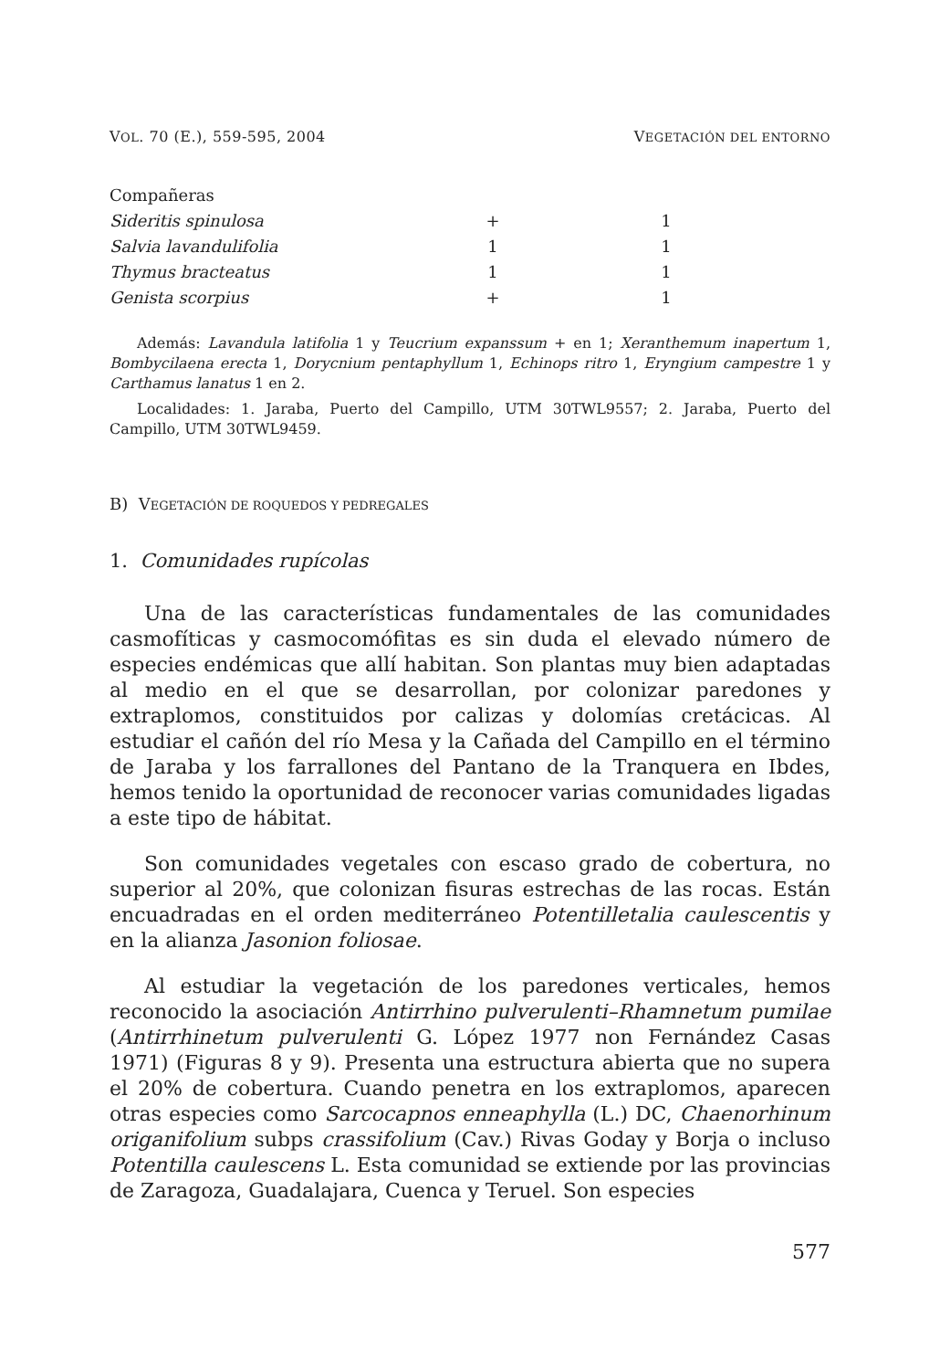VOL. 70 (E.), 559-595, 2004 VEGETACIÓN DEL ENTORNO
| Compañeras | | |
| Sideritis spinulosa | + | 1 |
| Salvia lavandulifolia | 1 | 1 |
| Thymus bracteatus | 1 | 1 |
| Genista scorpius | + | 1 |
Además: Lavandula latifolia 1 y Teucrium expanssum + en 1; Xeranthemum inapertum 1, Bombycilaena erecta 1, Dorycnium pentaphyllum 1, Echinops ritro 1, Eryngium campestre 1 y Carthamus lanatus 1 en 2.
Localidades: 1. Jaraba, Puerto del Campillo, UTM 30TWL9557; 2. Jaraba, Puerto del Campillo, UTM 30TWL9459.
B) VEGETACIÓN DE ROQUEDOS Y PEDREGALES
1. Comunidades rupícolas
Una de las características fundamentales de las comunidades casmofíticas y casmocomófitas es sin duda el elevado número de especies endémicas que allí habitan. Son plantas muy bien adaptadas al medio en el que se desarrollan, por colonizar paredones y extraplomos, constituidos por calizas y dolomías cretácicas. Al estudiar el cañón del río Mesa y la Cañada del Campillo en el término de Jaraba y los farrallones del Pantano de la Tranquera en Ibdes, hemos tenido la oportunidad de reconocer varias comunidades ligadas a este tipo de hábitat.
Son comunidades vegetales con escaso grado de cobertura, no superior al 20%, que colonizan fisuras estrechas de las rocas. Están encuadradas en el orden mediterráneo Potentilletalia caulescentis y en la alianza Jasonion foliosae.
Al estudiar la vegetación de los paredones verticales, hemos reconocido la asociación Antirrhino pulverulenti–Rhamnetum pumilae (Antirrhinetum pulverulenti G. López 1977 non Fernández Casas 1971) (Figuras 8 y 9). Presenta una estructura abierta que no supera el 20% de cobertura. Cuando penetra en los extraplomos, aparecen otras especies como Sarcocapnos enneaphylla (L.) DC, Chaenorhinum origanifolium subps crassifolium (Cav.) Rivas Goday y Borja o incluso Potentilla caulescens L. Esta comunidad se extiende por las provincias de Zaragoza, Guadalajara, Cuenca y Teruel. Son especies
577